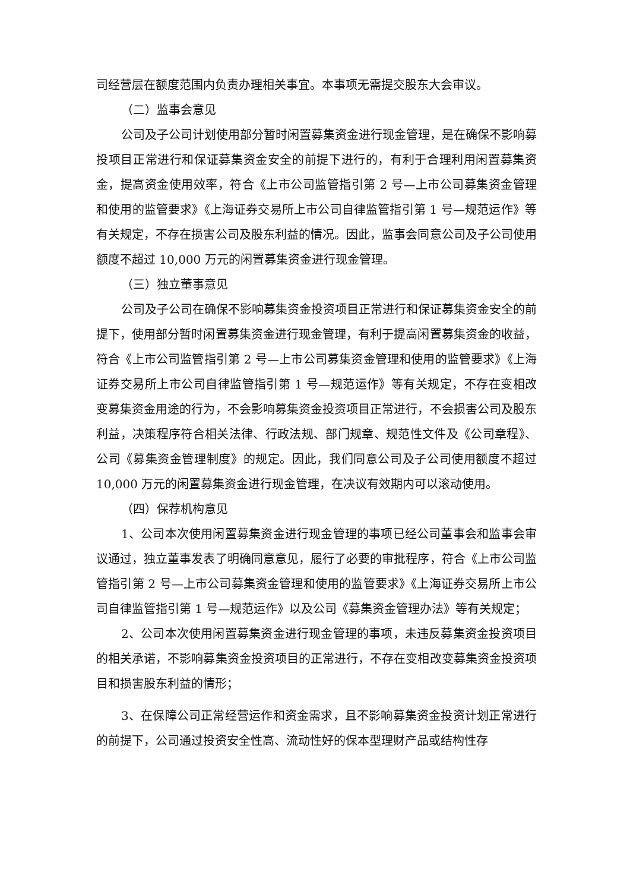司经营层在额度范围内负责办理相关事宜。本事项无需提交股东大会审议。
（二）监事会意见
公司及子公司计划使用部分暂时闲置募集资金进行现金管理，是在确保不影响募投项目正常进行和保证募集资金安全的前提下进行的，有利于合理利用闲置募集资金，提高资金使用效率，符合《上市公司监管指引第 2 号—上市公司募集资金管理和使用的监管要求》《上海证券交易所上市公司自律监管指引第 1 号—规范运作》等有关规定，不存在损害公司及股东利益的情况。因此，监事会同意公司及子公司使用额度不超过 10,000 万元的闲置募集资金进行现金管理。
（三）独立董事意见
公司及子公司在确保不影响募集资金投资项目正常进行和保证募集资金安全的前提下，使用部分暂时闲置募集资金进行现金管理，有利于提高闲置募集资金的收益，符合《上市公司监管指引第 2 号—上市公司募集资金管理和使用的监管要求》《上海证券交易所上市公司自律监管指引第 1 号—规范运作》等有关规定，不存在变相改变募集资金用途的行为，不会影响募集资金投资项目正常进行，不会损害公司及股东利益，决策程序符合相关法律、行政法规、部门规章、规范性文件及《公司章程》、公司《募集资金管理制度》的规定。因此，我们同意公司及子公司使用额度不超过 10,000 万元的闲置募集资金进行现金管理，在决议有效期内可以滚动使用。
（四）保荐机构意见
1、公司本次使用闲置募集资金进行现金管理的事项已经公司董事会和监事会审议通过，独立董事发表了明确同意意见，履行了必要的审批程序，符合《上市公司监管指引第 2 号—上市公司募集资金管理和使用的监管要求》《上海证券交易所上市公司自律监管指引第 1 号—规范运作》以及公司《募集资金管理办法》等有关规定；
2、公司本次使用闲置募集资金进行现金管理的事项，未违反募集资金投资项目的相关承诺，不影响募集资金投资项目的正常进行，不存在变相改变募集资金投资项目和损害股东利益的情形；
3、在保障公司正常经营运作和资金需求，且不影响募集资金投资计划正常进行的前提下，公司通过投资安全性高、流动性好的保本型理财产品或结构性存